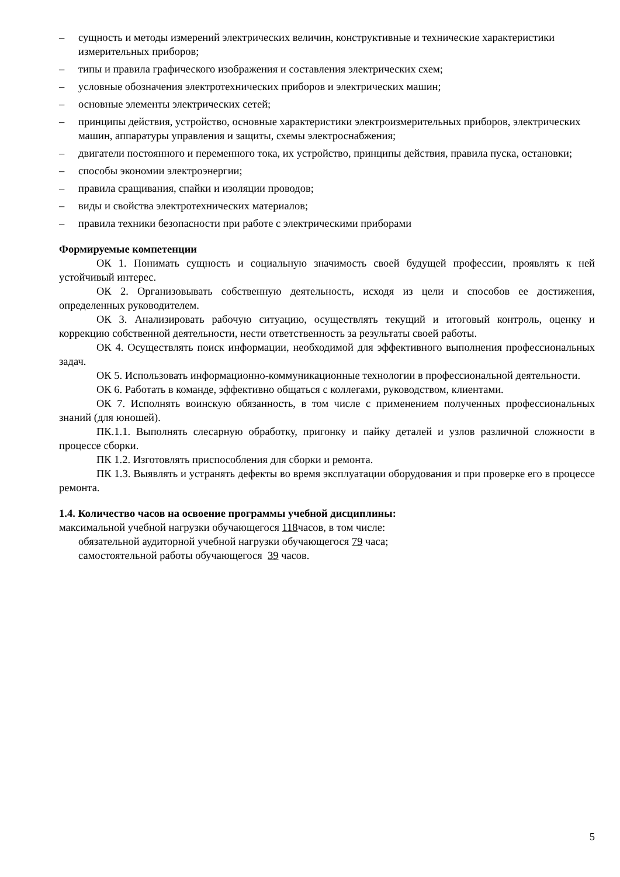– сущность и методы измерений электрических величин, конструктивные и технические характеристики измерительных приборов;
– типы и правила графического изображения и составления электрических схем;
– условные обозначения электротехнических приборов и электрических машин;
– основные элементы электрических сетей;
– принципы действия, устройство, основные характеристики электроизмерительных приборов, электрических машин, аппаратуры управления и защиты, схемы электроснабжения;
– двигатели постоянного и переменного тока, их устройство, принципы действия, правила пуска, остановки;
– способы экономии электроэнергии;
– правила сращивания, спайки и изоляции проводов;
– виды и свойства электротехнических материалов;
– правила техники безопасности при работе с электрическими приборами
Формируемые компетенции
ОК 1. Понимать сущность и социальную значимость своей будущей профессии, проявлять к ней устойчивый интерес.
ОК 2. Организовывать собственную деятельность, исходя из цели и способов ее достижения, определенных руководителем.
ОК 3. Анализировать рабочую ситуацию, осуществлять текущий и итоговый контроль, оценку и коррекцию собственной деятельности, нести ответственность за результаты своей работы.
ОК 4. Осуществлять поиск информации, необходимой для эффективного выполнения профессиональных задач.
ОК 5. Использовать информационно-коммуникационные технологии в профессиональной деятельности.
ОК 6. Работать в команде, эффективно общаться с коллегами, руководством, клиентами.
ОК 7. Исполнять воинскую обязанность, в том числе с применением полученных профессиональных знаний (для юношей).
ПК.1.1. Выполнять слесарную обработку, пригонку и пайку деталей и узлов различной сложности в процессе сборки.
ПК 1.2. Изготовлять приспособления для сборки и ремонта.
ПК 1.3. Выявлять и устранять дефекты во время эксплуатации оборудования и при проверке его в процессе ремонта.
1.4. Количество часов на освоение программы учебной дисциплины:
максимальной учебной нагрузки обучающегося 118часов, в том числе:
обязательной аудиторной учебной нагрузки обучающегося 79 часа;
самостоятельной работы обучающегося 39 часов.
5